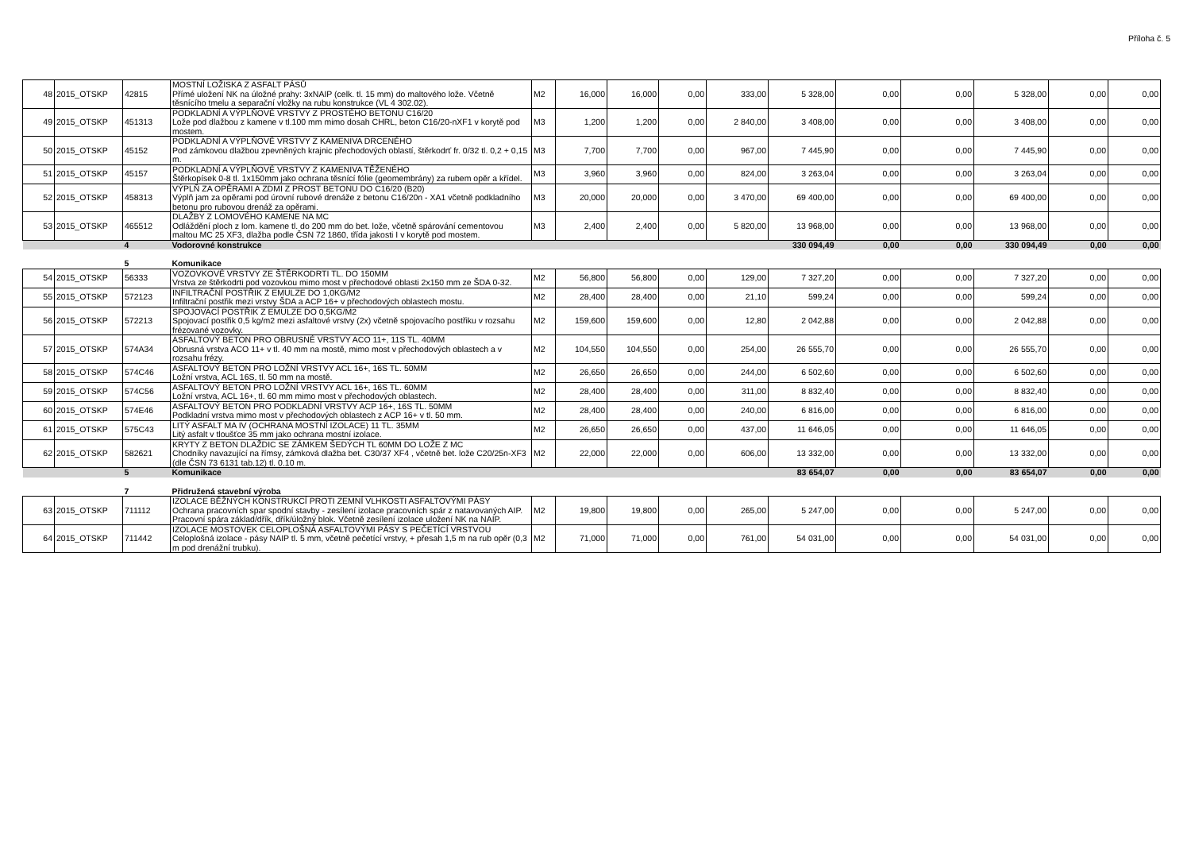Příloha č. 5
| 48 | 2015_OTSKP | 42815 | MOSTNÍ LOŽISKA Z ASFALT PÁSŮ Přímé uložení NK na úložné prahy: 3xNAIP (celk. tl. 15 mm) do maltového lože. Včetně těsnícího tmelu a separační vložky na rubu konstrukce (VL 4 302.02). | M2 | 16,000 | 16,000 | 0,00 | 333,00 | 5 328,00 | 0,00 | 0,00 | 5 328,00 | 0,00 | 0,00 |
| 49 | 2015_OTSKP | 451313 | PODKLADNÍ A VÝPLŇOVÉ VRSTVY Z PROSTÉHO BETONU C16/20 Lože pod dlažbou z kamene v tl.100 mm mimo dosah CHRL, beton C16/20-nXF1 v korytě pod mostem. | M3 | 1,200 | 1,200 | 0,00 | 2 840,00 | 3 408,00 | 0,00 | 0,00 | 3 408,00 | 0,00 | 0,00 |
| 50 | 2015_OTSKP | 45152 | PODKLADNÍ A VÝPLŇOVÉ VRSTVY Z KAMENIVA DRCENÉHO Pod zámkovou dlažbou zpevněných krajnic přechodových oblastí, štěrkodrť fr. 0/32 tl. 0,2 + 0,15 m. | M3 | 7,700 | 7,700 | 0,00 | 967,00 | 7 445,90 | 0,00 | 0,00 | 7 445,90 | 0,00 | 0,00 |
| 51 | 2015_OTSKP | 45157 | PODKLADNÍ A VÝPLŇOVÉ VRSTVY Z KAMENIVA TĚŽENÉHO Štěrkopísek 0-8 tl. 1x150mm jako ochrana těsnící fólie (geomembrány) za rubem opěr a křídel. | M3 | 3,960 | 3,960 | 0,00 | 824,00 | 3 263,04 | 0,00 | 0,00 | 3 263,04 | 0,00 | 0,00 |
| 52 | 2015_OTSKP | 458313 | VÝPLŇ ZA OPĚRAMI A ZDMI Z PROST BETONU DO C16/20 (B20) Výplň jam za opěrami pod úrovní rubové drenáže z betonu C16/20n - XA1 včetně podkladního betonu pro rubovou drenáž za opěrami. | M3 | 20,000 | 20,000 | 0,00 | 3 470,00 | 69 400,00 | 0,00 | 0,00 | 69 400,00 | 0,00 | 0,00 |
| 53 | 2015_OTSKP | 465512 | DLAŽBY Z LOMOVÉHO KAMENE NA MC Odláždění ploch z lom. kamene tl. do 200 mm do bet. lože, včetně spárování cementovou maltou MC 25 XF3, dlažba podle ČSN 72 1860, třída jakosti I v korytě pod mostem. | M3 | 2,400 | 2,400 | 0,00 | 5 820,00 | 13 968,00 | 0,00 | 0,00 | 13 968,00 | 0,00 | 0,00 |
| | | 4 | Vodorovné konstrukce | | | | | | 330 094,49 | 0,00 | 0,00 | 330 094,49 | 0,00 | 0,00 |
| | | 5 | Komunikace | | | | | | | | | | | |
| 54 | 2015_OTSKP | 56333 | VOZOVKOVÉ VRSTVY ZE ŠTĚRKODRTI TL. DO 150MM Vrstva ze štěrkodrti pod vozovkou mimo most v přechodové oblasti 2x150 mm ze ŠDA 0-32. | M2 | 56,800 | 56,800 | 0,00 | 129,00 | 7 327,20 | 0,00 | 0,00 | 7 327,20 | 0,00 | 0,00 |
| 55 | 2015_OTSKP | 572123 | INFILTRAČNÍ POSTŘIK Z EMULZE DO 1,0KG/M2 Infiltrační postřik mezi vrstvy ŠDA a ACP 16+ v přechodových oblastech mostu. | M2 | 28,400 | 28,400 | 0,00 | 21,10 | 599,24 | 0,00 | 0,00 | 599,24 | 0,00 | 0,00 |
| 56 | 2015_OTSKP | 572213 | SPOJOVACÍ POSTŘIK Z EMULZE DO 0,5KG/M2 Spojovací postřik 0,5 kg/m2 mezi asfaltové vrstvy (2x) včetně spojovacího postřiku v rozsahu frézované vozovky. | M2 | 159,600 | 159,600 | 0,00 | 12,80 | 2 042,88 | 0,00 | 0,00 | 2 042,88 | 0,00 | 0,00 |
| 57 | 2015_OTSKP | 574A34 | ASFALTOVÝ BETON PRO OBRUSNÉ VRSTVY ACO 11+, 11S TL. 40MM Obrusná vrstva ACO 11+ v tl. 40 mm na mostě, mimo most v přechodových oblastech a v rozsahu frézy. | M2 | 104,550 | 104,550 | 0,00 | 254,00 | 26 555,70 | 0,00 | 0,00 | 26 555,70 | 0,00 | 0,00 |
| 58 | 2015_OTSKP | 574C46 | ASFALTOVÝ BETON PRO LOŽNÍ VRSTVY ACL 16+, 16S TL. 50MM Ložní vrstva, ACL 16S, tl. 50 mm na mostě. | M2 | 26,650 | 26,650 | 0,00 | 244,00 | 6 502,60 | 0,00 | 0,00 | 6 502,60 | 0,00 | 0,00 |
| 59 | 2015_OTSKP | 574C56 | ASFALTOVÝ BETON PRO LOŽNÍ VRSTVY ACL 16+, 16S TL. 60MM Ložní vrstva, ACL 16+, tl. 60 mm mimo most v přechodových oblastech. | M2 | 28,400 | 28,400 | 0,00 | 311,00 | 8 832,40 | 0,00 | 0,00 | 8 832,40 | 0,00 | 0,00 |
| 60 | 2015_OTSKP | 574E46 | ASFALTOVÝ BETON PRO PODKLADNÍ VRSTVY ACP 16+, 16S TL. 50MM Podkladní vrstva mimo most v přechodových oblastech z ACP 16+ v tl. 50 mm. | M2 | 28,400 | 28,400 | 0,00 | 240,00 | 6 816,00 | 0,00 | 0,00 | 6 816,00 | 0,00 | 0,00 |
| 61 | 2015_OTSKP | 575C43 | LITÝ ASFALT MA IV (OCHRANA MOSTNÍ IZOLACE) 11 TL. 35MM Litý asfalt v tloušťce 35 mm jako ochrana mostní izolace. | M2 | 26,650 | 26,650 | 0,00 | 437,00 | 11 646,05 | 0,00 | 0,00 | 11 646,05 | 0,00 | 0,00 |
| 62 | 2015_OTSKP | 582621 | KRYTY Z BETON DLAŽDIC SE ZÁMKEM ŠEDÝCH TL 60MM DO LOŽE Z MC Chodníky navazující na římsy, zámková dlažba bet. C30/37 XF4 , včetně bet. lože C20/25n-XF3 (dle ČSN 73 6131 tab.12) tl. 0.10 m. | M2 | 22,000 | 22,000 | 0,00 | 606,00 | 13 332,00 | 0,00 | 0,00 | 13 332,00 | 0,00 | 0,00 |
| | | 5 | Komunikace | | | | | | 83 654,07 | 0,00 | 0,00 | 83 654,07 | 0,00 | 0,00 |
| | | 7 | Přidružená stavební výroba | | | | | | | | | | | |
| 63 | 2015_OTSKP | 711112 | IZOLACE BĚŽNÝCH KONSTRUKCÍ PROTI ZEMNÍ VLHKOSTI ASFALTOVÝMI PÁSY Ochrana pracovních spar spodní stavby - zesílení izolace pracovních spár z natavovaných AIP. Pracovní spára základ/dřík, dřík/úložný blok. Včetně zesílení izolace uložení NK na NAIP. | M2 | 19,800 | 19,800 | 0,00 | 265,00 | 5 247,00 | 0,00 | 0,00 | 5 247,00 | 0,00 | 0,00 |
| 64 | 2015_OTSKP | 711442 | IZOLACE MOSTOVEK CELOPLOŠNÁ ASFALTOVÝMI PÁSY S PEČETÍCÍ VRSTVOU Celoplošná izolace - pásy NAIP tl. 5 mm, včetně pečetící vrstvy, + přesah 1,5 m na rub opěr (0,3 m pod drenážní trubku). | M2 | 71,000 | 71,000 | 0,00 | 761,00 | 54 031,00 | 0,00 | 0,00 | 54 031,00 | 0,00 | 0,00 |